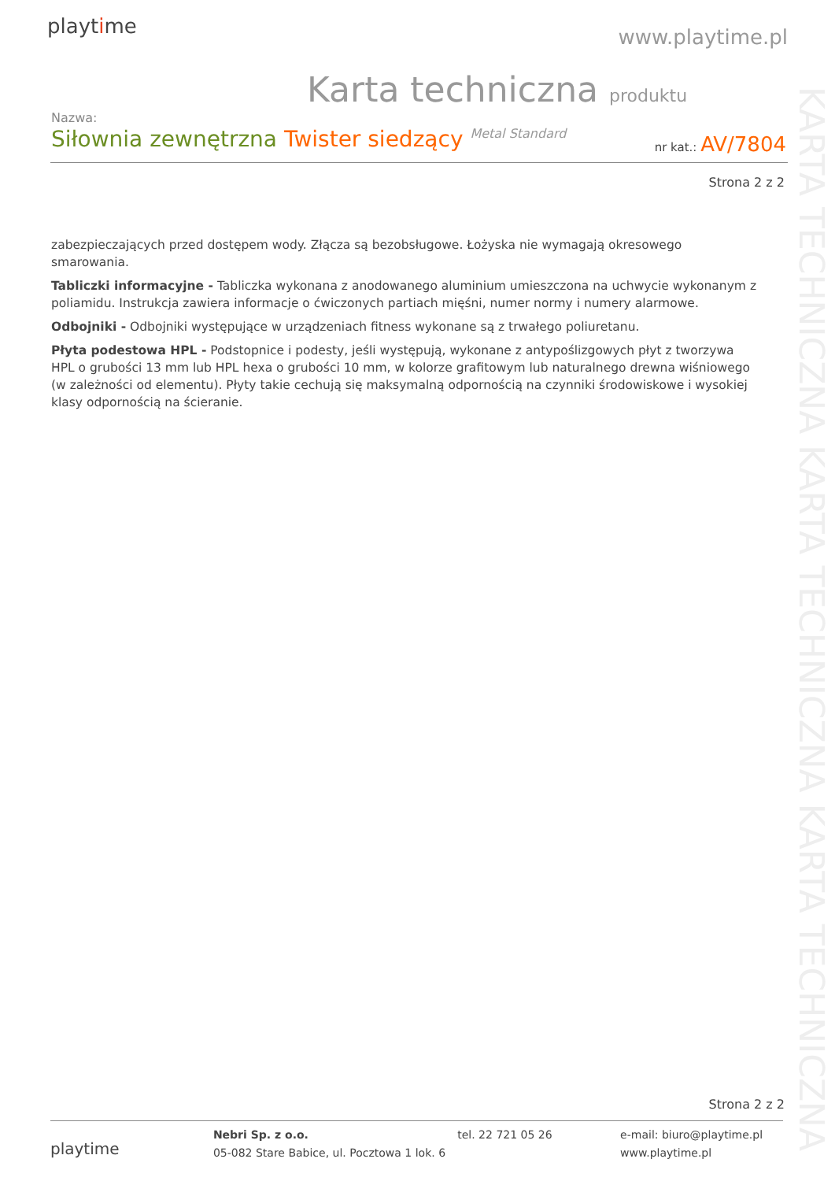playtime www.playtime.pl
Karta techniczna produktu
Nazwa:
Siłownia zewnętrzna Twister siedzący Metal Standard
nr kat.: AV/7804
Strona 2 z 2
zabezpieczających przed dostępem wody. Złącza są bezobsługowe. Łożyska nie wymagają okresowego smarowania.
Tabliczki informacyjne - Tabliczka wykonana z anodowanego aluminium umieszczona na uchwycie wykonanym z poliamidu. Instrukcja zawiera informacje o ćwiczonych partiach mięśni, numer normy i numery alarmowe.
Odbojniki - Odbojniki występujące w urządzeniach fitness wykonane są z trwałego poliuretanu.
Płyta podestowa HPL - Podstopnice i podesty, jeśli występują, wykonane z antypoślizgowych płyt z tworzywa HPL o grubości 13 mm lub HPL hexa o grubości 10 mm, w kolorze grafitowym lub naturalnego drewna wiśniowego (w zależności od elementu). Płyty takie cechują się maksymalną odpornością na czynniki środowiskowe i wysokiej klasy odpornością na ścieranie.
KARTA TECHNICZNA KARTA TECHNICZNA KARTA TECHNICZNA
Strona 2 z 2
playtime
Nebri Sp. z o.o.
05-082 Stare Babice, ul. Pocztowa 1 lok. 6
tel. 22 721 05 26 e-mail: biuro@playtime.pl
www.playtime.pl